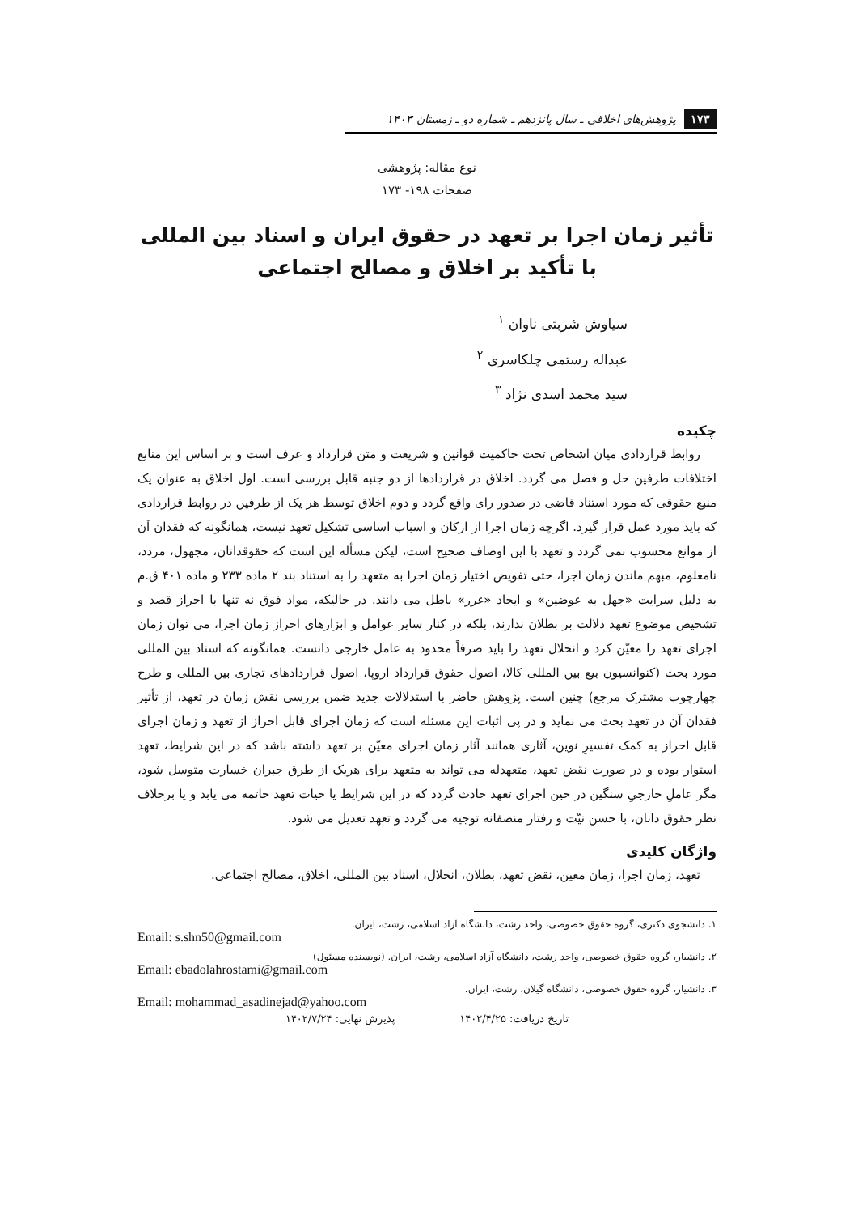۱۷۳ پژوهش‌های اخلاقی ـ سال پانزدهم ـ شماره دو ـ زمستان ۱۴۰۳
نوع مقاله: پژوهشی
صفحات ۱۹۸- ۱۷۳
تأثیر زمان اجرا بر تعهد در حقوق ایران و اسناد بین المللی
با تأکید بر اخلاق و مصالح اجتماعی
سیاوش شربتی ناوان <sup>۱</sup>
عبداله رستمی چلکاسری <sup>۲</sup>
سید محمد اسدی نژاد <sup>۳</sup>
چکیده
روابط قراردادی میان اشخاص تحت حاکمیت قوانین و شریعت و متن قرارداد و عرف است و بر اساس این منابع اختلافات طرفین حل و فصل می گردد. اخلاق در قراردادها از دو جنبه قابل بررسی است. اول اخلاق به عنوان یک منبع حقوقی که مورد استناد قاضی در صدور رای واقع گردد و دوم اخلاق توسط هر یک از طرفین در روابط قراردادی که باید مورد عمل قرار گیرد. اگرچه زمان اجرا از ارکان و اسباب اساسی تشکیل تعهد نیست، همانگونه که فقدان آن از موانع محسوب نمی گردد و تعهد با این اوصاف صحیح است، لیکن مسأله این است که حقوقدانان، مجهول، مردد، نامعلوم، مبهم ماندن زمان اجرا، حتی تفویض اختیار زمان اجرا به متعهد را به استناد بند ۲ ماده ۲۳۳ و ماده ۴۰۱ ق.م به دلیل سرایت «جهل به عوضین» و ایجاد «غرر» باطل می دانند. در حالیکه، مواد فوق نه تنها با احراز قصد و تشخیص موضوع تعهد دلالت بر بطلان ندارند، بلکه در کنار سایر عوامل و ابزارهای احراز زمان اجرا، می توان زمان اجرای تعهد را معیّن کرد و انحلال تعهد را باید صرفاً محدود به عامل خارجی دانست. همانگونه که اسناد بین المللی مورد بحث (کنوانسیون بیع بین المللی کالا، اصول حقوق قرارداد اروپا، اصول قراردادهای تجاری بین المللی و طرح چهارچوب مشترک مرجع) چنین است. پژوهش حاضر با استدلالات جدید ضمن بررسی نقش زمان در تعهد، از تأثیر فقدان آن در تعهد بحث می نماید و در پی اثبات این مسئله است که زمان اجرای قابل احراز از تعهد و زمان اجرای قابل احراز به کمک تفسیرِ نوین، آثاری همانند آثار زمان اجرای معیّن بر تعهد داشته باشد که در این شرایط، تعهد استوار بوده و در صورت نقض تعهد، متعهدله می تواند به متعهد برای هریک از طرق جبران خسارت متوسل شود، مگر عاملِ خارجیِ سنگین در حین اجرای تعهد حادث گردد که در این شرایط یا حیات تعهد خاتمه می یابد و یا برخلاف نظر حقوق دانان، با حسن نیّت و رفتار منصفانه توجیه می گردد و تعهد تعدیل می شود.
واژگان کلیدی
تعهد، زمان اجرا، زمان معین، نقض تعهد، بطلان، انحلال، اسناد بین المللی، اخلاق، مصالح اجتماعی.
۱. دانشجوی دکتری، گروه حقوق خصوصی، واحد رشت، دانشگاه آزاد اسلامی، رشت، ایران.
Email: s.shn50@gmail.com
۲. دانشیار، گروه حقوق خصوصی، واحد رشت، دانشگاه آزاد اسلامی، رشت، ایران. (نویسنده مسئول)
Email: ebadolahrostami@gmail.com
۳. دانشیار، گروه حقوق خصوصی، دانشگاه گیلان، رشت، ایران.
Email: mohammad_asadinejad@yahoo.com
تاریخ دریافت: ۱۴۰۲/۴/۲۵ پذیرش نهایی: ۱۴۰۲/۷/۲۴